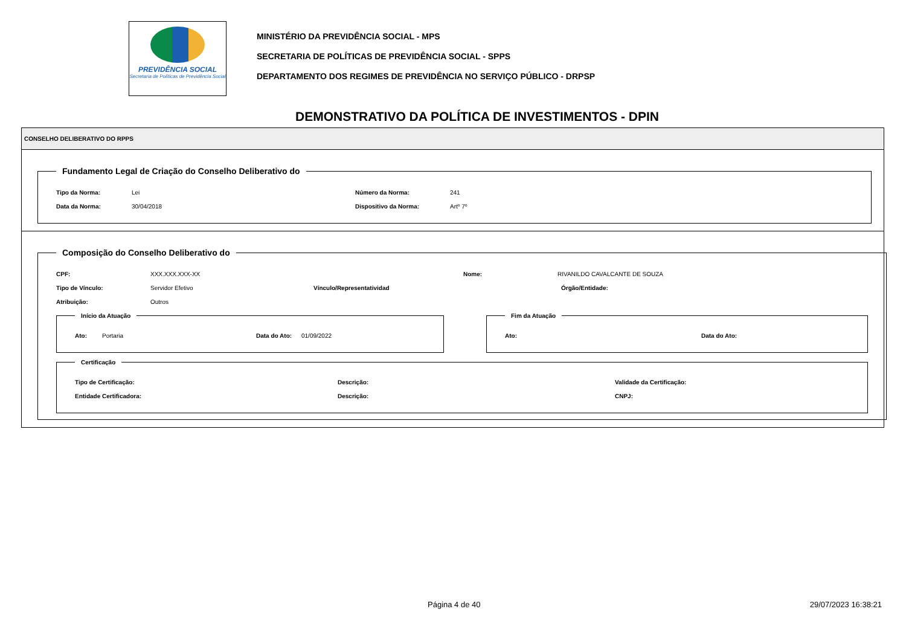PREVIDÊNCIA SOCIAL
Secretaria de Políticas de Previdência Social
MINISTÉRIO DA PREVIDÊNCIA SOCIAL - MPS
SECRETARIA DE POLÍTICAS DE PREVIDÊNCIA SOCIAL - SPPS
DEPARTAMENTO DOS REGIMES DE PREVIDÊNCIA NO SERVIÇO PÚBLICO - DRPSP
DEMONSTRATIVO DA POLÍTICA DE INVESTIMENTOS - DPIN
CONSELHO DELIBERATIVO DO RPPS
Fundamento Legal de Criação do Conselho Deliberativo do
Tipo da Norma: Lei Número da Norma: 241
Data da Norma: 30/04/2018 Dispositivo da Norma: Artº 7º
Composição do Conselho Deliberativo do
CPF: XXX.XXX.XXX-XX Nome: RIVANILDO CAVALCANTE DE SOUZA
Tipo de Vínculo: Servidor Efetivo Vínculo/Representatividad Órgão/Entidade:
Atribuição: Outros
Início da Atuação
Ato: Portaria Data do Ato: 01/09/2022
Fim da Atuação
Ato: Data do Ato:
Certificação
Tipo de Certificação: Descrição: Validade da Certificação:
Entidade Certificadora: Descrição: CNPJ:
Página 4 de 40 29/07/2023 16:38:21